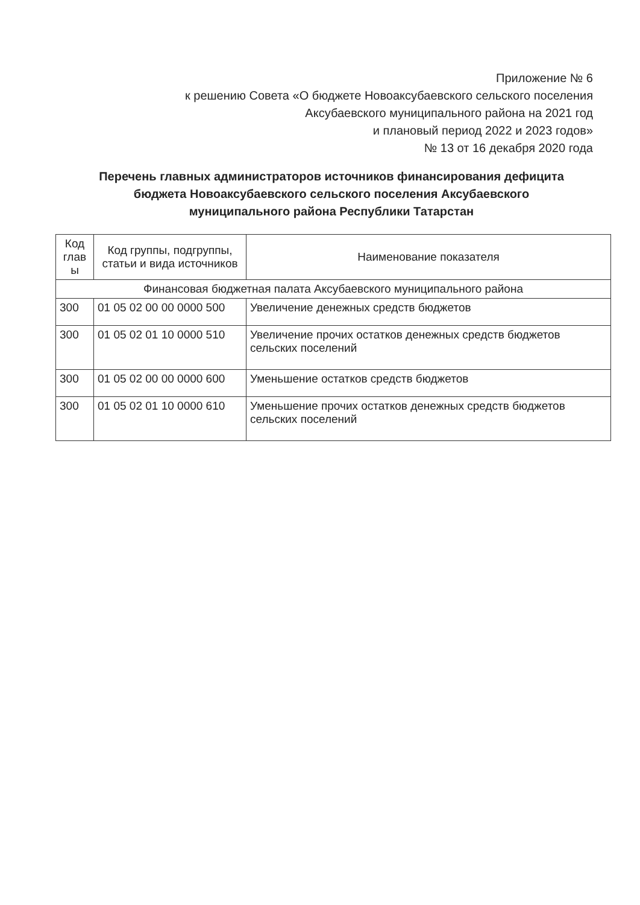Приложение № 6
к решению Совета «О бюджете Новоаксубаевского сельского поселения
Аксубаевского муниципального района на 2021 год
и плановый период 2022 и 2023 годов»
№ 13 от 16 декабря 2020 года
Перечень главных администраторов источников финансирования дефицита бюджета Новоаксубаевского сельского поселения Аксубаевского муниципального района Республики Татарстан
| Код глав ы | Код группы, подгруппы, статьи и вида источников | Наименование показателя |
| --- | --- | --- |
| Финансовая бюджетная палата Аксубаевского муниципального района | | |
| 300 | 01 05 02 00 00 0000 500 | Увеличение денежных средств бюджетов |
| 300 | 01 05 02 01 10 0000 510 | Увеличение прочих остатков денежных средств бюджетов сельских поселений |
| 300 | 01 05 02 00 00 0000 600 | Уменьшение остатков средств бюджетов |
| 300 | 01 05 02 01 10 0000 610 | Уменьшение прочих остатков денежных средств бюджетов сельских поселений |